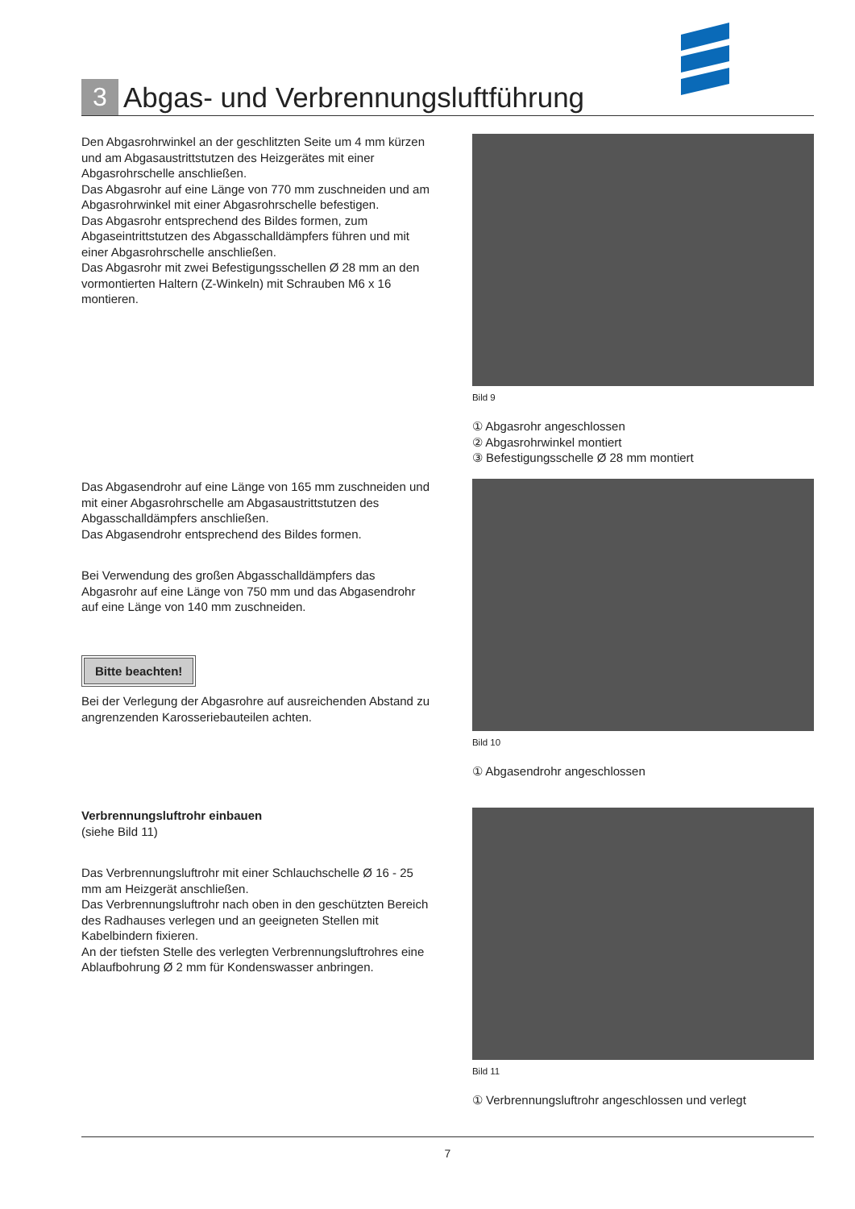3 Abgas- und Verbrennungsluftführung
Den Abgasrohrwinkel an der geschlitzten Seite um 4 mm kürzen und am Abgasaustrittstutzen des Heizgerätes mit einer Abgasrohrschelle anschließen.
Das Abgasrohr auf eine Länge von 770 mm zuschneiden und am Abgasrohrwinkel mit einer Abgasrohrschelle befestigen.
Das Abgasrohr entsprechend des Bildes formen, zum Abgaseintrittstutzen des Abgasschalldämpfers führen und mit einer Abgasrohrschelle anschließen.
Das Abgasrohr mit zwei Befestigungsschellen Ø 28 mm an den vormontierten Haltern (Z-Winkeln) mit Schrauben M6 x 16 montieren.
Bild 9
① Abgasrohr angeschlossen
② Abgasrohrwinkel montiert
③ Befestigungsschelle Ø 28 mm montiert
Das Abgasendrohr auf eine Länge von 165 mm zuschneiden und mit einer Abgasrohrschelle am Abgasaustrittstutzen des Abgasschalldämpfers anschließen.
Das Abgasendrohr entsprechend des Bildes formen.
Bei Verwendung des großen Abgasschalldämpfers das Abgasrohr auf eine Länge von 750 mm und das Abgasendrohr auf eine Länge von 140 mm zuschneiden.
Bitte beachten!
Bei der Verlegung der Abgasrohre auf ausreichenden Abstand zu angrenzenden Karosseriebauteilen achten.
Bild 10
① Abgasendrohr angeschlossen
Verbrennungsluftrohr einbauen
(siehe Bild 11)
Das Verbrennungsluftrohr mit einer Schlauchschelle Ø 16 - 25 mm am Heizgerät anschließen.
Das Verbrennungsluftrohr nach oben in den geschützten Bereich des Radhauses verlegen und an geeigneten Stellen mit Kabelbindern fixieren.
An der tiefsten Stelle des verlegten Verbrennungsluftrohres eine Ablaufbohrung Ø 2 mm für Kondenswasser anbringen.
Bild 11
① Verbrennungsluftrohr angeschlossen und verlegt
7